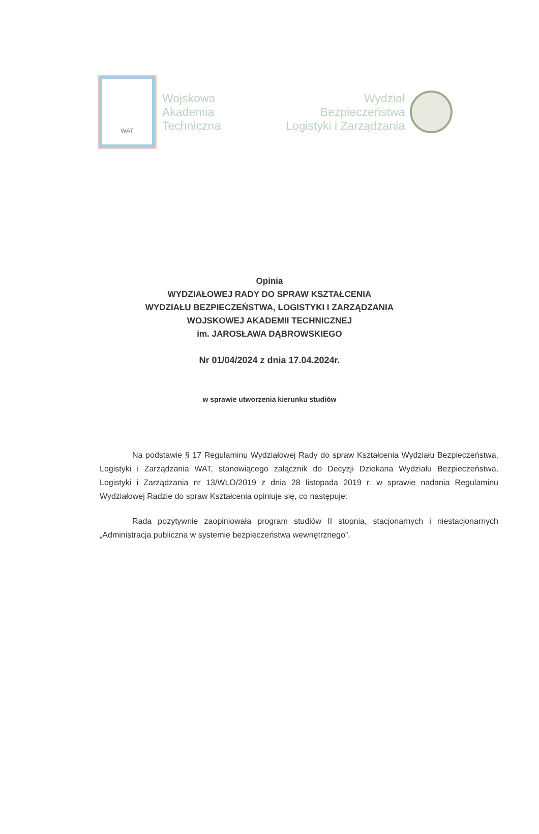WAT
Wojskowa
Akademia
Techniczna
Wydział
Bezpieczeństwa
Logistyki i Zarządzania
Opinia
WYDZIAŁOWEJ RADY DO SPRAW KSZTAŁCENIA
WYDZIAŁU BEZPIECZEŃSTWA, LOGISTYKI I ZARZĄDZANIA
WOJSKOWEJ AKADEMII TECHNICZNEJ
im. JAROSŁAWA DĄBROWSKIEGO
Nr 01/04/2024 z dnia 17.04.2024r.
w sprawie utworzenia kierunku studiów
Na podstawie § 17 Regulaminu Wydziałowej Rady do spraw Kształcenia Wydziału Bezpieczeństwa, Logistyki i Zarządzania WAT, stanowiącego załącznik do Decyzji Dziekana Wydziału Bezpieczeństwa, Logistyki i Zarządzania nr 13/WLO/2019 z dnia 28 listopada 2019 r. w sprawie nadania Regulaminu Wydziałowej Radzie do spraw Kształcenia opiniuje się, co następuje:
Rada pozytywnie zaopiniowała program studiów II stopnia, stacjonarnych i niestacjonarnych „Administracja publiczna w systemie bezpieczeństwa wewnętrznego”.